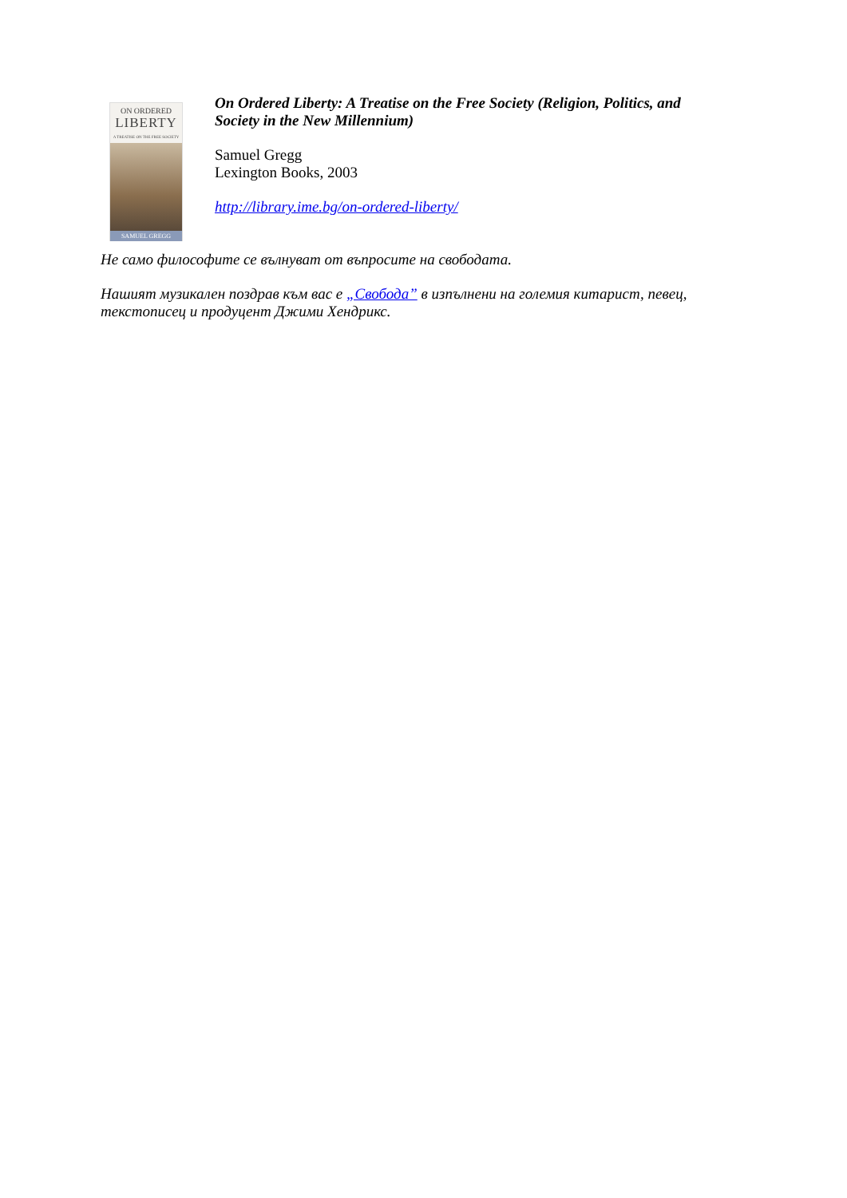ON ORDERED
LIBERTY
A TREATISE ON THE FREE SOCIETY
SAMUEL GREGG
On Ordered Liberty: A Treatise on the Free Society (Religion, Politics, and Society in the New Millennium)
Samuel Gregg
Lexington Books, 2003
http://library.ime.bg/on-ordered-liberty/
Не само философите се вълнуват от въпросите на свободата.
Нашият музикален поздрав към вас е „Свобода” в изпълнени на големия китарист, певец, текстописец и продуцент Джими Хендрикс.